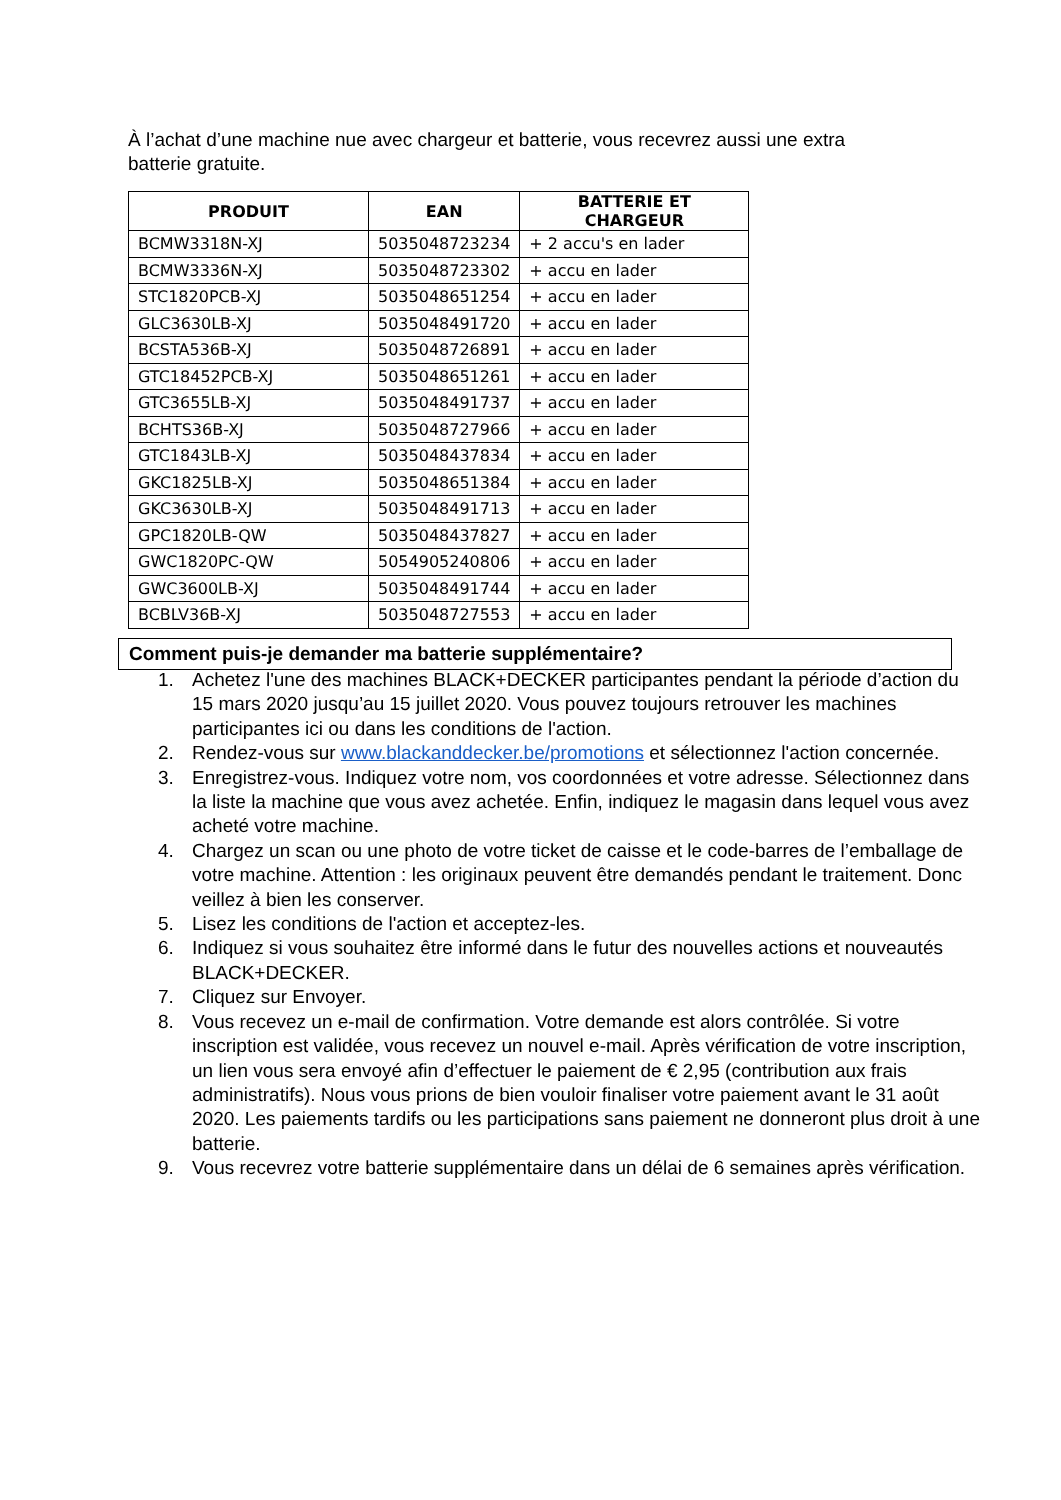À l’achat d’une machine nue avec chargeur et batterie, vous recevrez aussi une extra batterie gratuite.
| PRODUIT | EAN | BATTERIE ET CHARGEUR |
| --- | --- | --- |
| BCMW3318N-XJ | 5035048723234 | + 2 accu's en lader |
| BCMW3336N-XJ | 5035048723302 | + accu en lader |
| STC1820PCB-XJ | 5035048651254 | + accu en lader |
| GLC3630LB-XJ | 5035048491720 | + accu en lader |
| BCSTA536B-XJ | 5035048726891 | + accu en lader |
| GTC18452PCB-XJ | 5035048651261 | + accu en lader |
| GTC3655LB-XJ | 5035048491737 | + accu en lader |
| BCHTS36B-XJ | 5035048727966 | + accu en lader |
| GTC1843LB-XJ | 5035048437834 | + accu en lader |
| GKC1825LB-XJ | 5035048651384 | + accu en lader |
| GKC3630LB-XJ | 5035048491713 | + accu en lader |
| GPC1820LB-QW | 5035048437827 | + accu en lader |
| GWC1820PC-QW | 5054905240806 | + accu en lader |
| GWC3600LB-XJ | 5035048491744 | + accu en lader |
| BCBLV36B-XJ | 5035048727553 | + accu en lader |
Comment puis-je demander ma batterie supplémentaire?
1. Achetez l'une des machines BLACK+DECKER participantes pendant la période d’action du 15 mars 2020 jusqu’au 15 juillet 2020. Vous pouvez toujours retrouver les machines participantes ici ou dans les conditions de l'action.
2. Rendez-vous sur www.blackanddecker.be/promotions et sélectionnez l'action concernée.
3. Enregistrez-vous. Indiquez votre nom, vos coordonnées et votre adresse. Sélectionnez dans la liste la machine que vous avez achetée. Enfin, indiquez le magasin dans lequel vous avez acheté votre machine.
4. Chargez un scan ou une photo de votre ticket de caisse et le code-barres de l’emballage de votre machine. Attention : les originaux peuvent être demandés pendant le traitement. Donc veillez à bien les conserver.
5. Lisez les conditions de l'action et acceptez-les.
6. Indiquez si vous souhaitez être informé dans le futur des nouvelles actions et nouveautés BLACK+DECKER.
7. Cliquez sur Envoyer.
8. Vous recevez un e-mail de confirmation. Votre demande est alors contrôlée. Si votre inscription est validée, vous recevez un nouvel e-mail. Après vérification de votre inscription, un lien vous sera envoyé afin d’effectuer le paiement de € 2,95 (contribution aux frais administratifs). Nous vous prions de bien vouloir finaliser votre paiement avant le 31 août 2020. Les paiements tardifs ou les participations sans paiement ne donneront plus droit à une batterie.
9. Vous recevrez votre batterie supplémentaire dans un délai de 6 semaines après vérification.